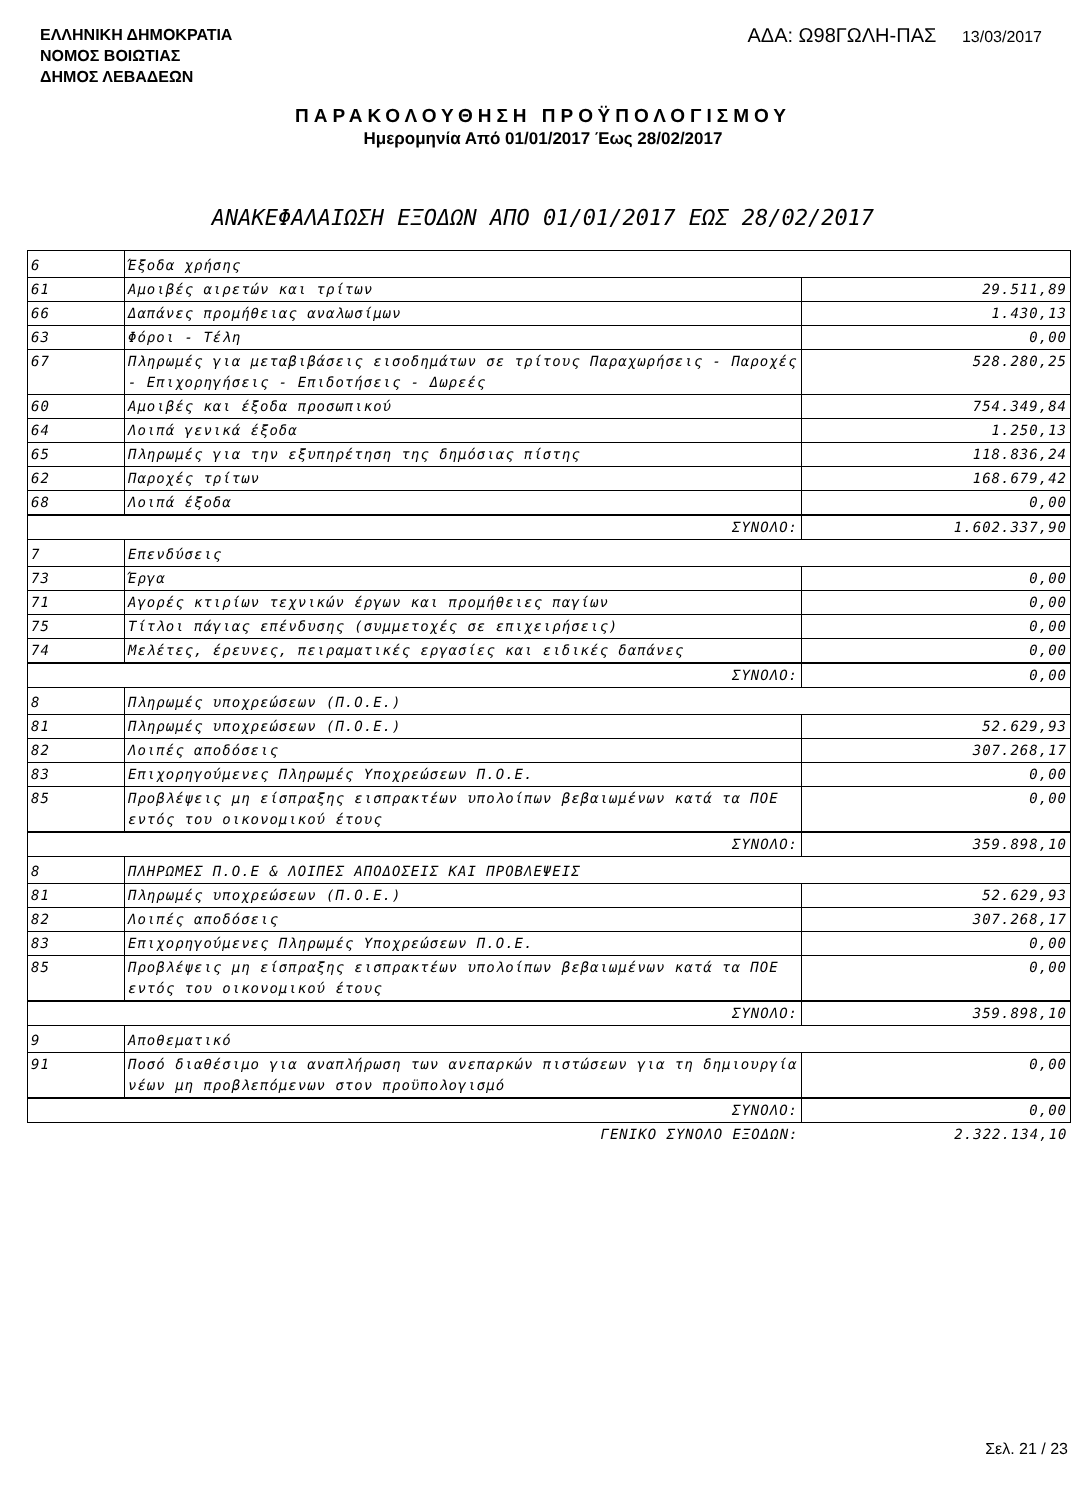ΕΛΛΗΝΙΚΗ ΔΗΜΟΚΡΑΤΙΑ
ΝΟΜΟΣ ΒΟΙΩΤΙΑΣ
ΔΗΜΟΣ ΛΕΒΑΔΕΩΝ
ΑΔΑ: Ω98ΓΩΛΗ-ΠΑΣ 13/03/2017
ΠΑΡΑΚΟΛΟΥΘΗΣΗ ΠΡΟΫΠΟΛΟΓΙΣΜΟΥ
Ημερομηνία Από 01/01/2017 Έως 28/02/2017
ΑΝΑΚΕΦΑΛΑΙΩΣΗ ΕΞΟΔΩΝ ΑΠΟ 01/01/2017 ΕΩΣ 28/02/2017
| 6 | Έξοδα χρήσης | |
| 61 | Αμοιβές αιρετών και τρίτων | 29.511,89 |
| 66 | Δαπάνες προμήθειας αναλωσίμων | 1.430,13 |
| 63 | Φόροι - Τέλη | 0,00 |
| 67 | Πληρωμές για μεταβιβάσεις εισοδημάτων σε τρίτους Παραχωρήσεις - Παροχές - Επιχορηγήσεις - Επιδοτήσεις - Δωρεές | 528.280,25 |
| 60 | Αμοιβές και έξοδα προσωπικού | 754.349,84 |
| 64 | Λοιπά γενικά έξοδα | 1.250,13 |
| 65 | Πληρωμές για την εξυπηρέτηση της δημόσιας πίστης | 118.836,24 |
| 62 | Παροχές τρίτων | 168.679,42 |
| 68 | Λοιπά έξοδα | 0,00 |
| ΣΥΝΟΛΟ: | | 1.602.337,90 |
| 7 | Επενδύσεις | |
| 73 | Έργα | 0,00 |
| 71 | Αγορές κτιρίων τεχνικών έργων και προμήθειες παγίων | 0,00 |
| 75 | Τίτλοι πάγιας επένδυσης (συμμετοχές σε επιχειρήσεις) | 0,00 |
| 74 | Μελέτες, έρευνες, πειραματικές εργασίες και ειδικές δαπάνες | 0,00 |
| ΣΥΝΟΛΟ: | | 0,00 |
| 8 | Πληρωμές υποχρεώσεων (Π.Ο.Ε.) | |
| 81 | Πληρωμές υποχρεώσεων (Π.Ο.Ε.) | 52.629,93 |
| 82 | Λοιπές αποδόσεις | 307.268,17 |
| 83 | Επιχορηγούμενες Πληρωμές Υποχρεώσεων Π.Ο.Ε. | 0,00 |
| 85 | Προβλέψεις μη είσπραξης εισπρακτέων υπολοίπων βεβαιωμένων κατά τα ΠΟΕ εντός του οικονομικού έτους | 0,00 |
| ΣΥΝΟΛΟ: | | 359.898,10 |
| 8 | ΠΛΗΡΩΜΕΣ Π.Ο.Ε & ΛΟΙΠΕΣ ΑΠΟΔΟΣΕΙΣ ΚΑΙ ΠΡΟΒΛΕΨΕΙΣ | |
| 81 | Πληρωμές υποχρεώσεων (Π.Ο.Ε.) | 52.629,93 |
| 82 | Λοιπές αποδόσεις | 307.268,17 |
| 83 | Επιχορηγούμενες Πληρωμές Υποχρεώσεων Π.Ο.Ε. | 0,00 |
| 85 | Προβλέψεις μη είσπραξης εισπρακτέων υπολοίπων βεβαιωμένων κατά τα ΠΟΕ εντός του οικονομικού έτους | 0,00 |
| ΣΥΝΟΛΟ: | | 359.898,10 |
| 9 | Αποθεματικό | |
| 91 | Ποσό διαθέσιμο για αναπλήρωση των ανεπαρκών πιστώσεων για τη δημιουργία νέων μη προβλεπόμενων στον προϋπολογισμό | 0,00 |
| ΣΥΝΟΛΟ: | | 0,00 |
| ΓΕΝΙΚΟ ΣΥΝΟΛΟ ΕΞΟΔΩΝ: | | 2.322.134,10 |
Σελ. 21 / 23